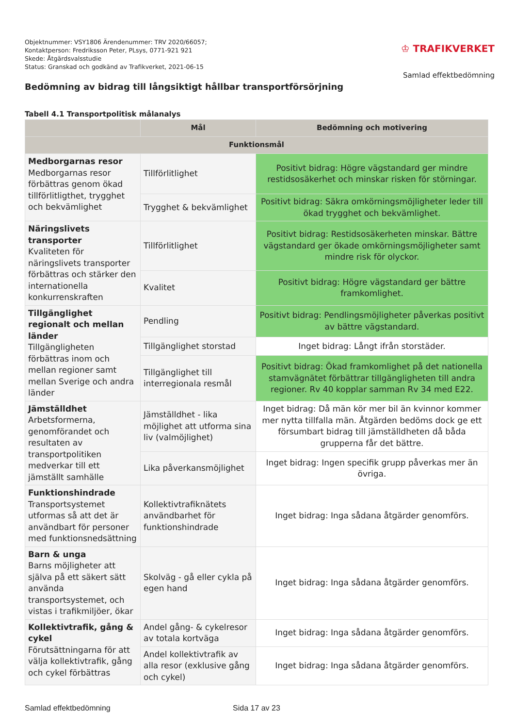Objektnummer: VSY1806 Ärendenummer: TRV 2020/66057;
Kontaktperson: Fredriksson Peter, PLsys, 0771-921 921
Skede: Åtgärdsvalsstudie
Status: Granskad och godkänd av Trafikverket, 2021-06-15
♔ TRAFIKVERKET
Samlad effektbedömning
Bedömning av bidrag till långsiktigt hållbar transportförsörjning
Tabell 4.1 Transportpolitisk målanalys
| | Mål | Bedömning och motivering |
| --- | --- | --- |
| Funktionsmål | | |
| Medborgarnas resor Medborgarnas resor förbättras genom ökad tillförlitligthet, trygghet och bekvämlighet | Tillförlitlighet | Positivt bidrag: Högre vägstandard ger mindre restidsosäkerhet och minskar risken för störningar. |
| | Trygghet & bekvämlighet | Positivt bidrag: Säkra omkörningsmöjligheter leder till ökad trygghet och bekvämlighet. |
| Näringslivets transporter Kvaliteten för näringslivets transporter förbättras och stärker den internationella konkurrenskraften | Tillförlitlighet | Positivt bidrag: Restidsosäkerheten minskar. Bättre vägstandard ger ökade omkörningsmöjligheter samt mindre risk för olyckor. |
| | Kvalitet | Positivt bidrag: Högre vägstandard ger bättre framkomlighet. |
| Tillgänglighet regionalt och mellan länder Tillgängligheten förbättras inom och mellan regioner samt mellan Sverige och andra länder | Pendling | Positivt bidrag: Pendlingsmöjligheter påverkas positivt av bättre vägstandard. |
| | Tillgänglighet storstad | Inget bidrag: Långt ifrån storstäder. |
| | Tillgänglighet till interregionala resmål | Positivt bidrag: Ökad framkomlighet på det nationella stamvägnätet förbättrar tillgängligheten till andra regioner. Rv 40 kopplar samman Rv 34 med E22. |
| Jämställdhet Arbetsformerna, genomförandet och resultaten av transportpolitiken medverkar till ett jämställt samhälle | Jämställdhet - lika möjlighet att utforma sina liv (valmöjlighet) | Inget bidrag: Då män kör mer bil än kvinnor kommer mer nytta tillfalla män. Åtgärden bedöms dock ge ett försumbart bidrag till jämställdheten då båda grupperna får det bättre. |
| | Lika påverkansmöjlighet | Inget bidrag: Ingen specifik grupp påverkas mer än övriga. |
| Funktionshindrade Transportsystemet utformas så att det är användbart för personer med funktionsnedsättning | Kollektivtrafiknätets användbarhet för funktionshindrade | Inget bidrag: Inga sådana åtgärder genomförs. |
| Barn & unga Barns möjligheter att själva på ett säkert sätt använda transportsystemet, och vistas i trafikmiljöer, ökar | Skolväg - gå eller cykla på egen hand | Inget bidrag: Inga sådana åtgärder genomförs. |
| Kollektivtrafik, gång & cykel Förutsättningarna för att välja kollektivtrafik, gång och cykel förbättras | Andel gång- & cykelresor av totala kortväga | Inget bidrag: Inga sådana åtgärder genomförs. |
| | Andel kollektivtrafik av alla resor (exklusive gång och cykel) | Inget bidrag: Inga sådana åtgärder genomförs. |
Samlad effektbedömning Sida 17 av 23